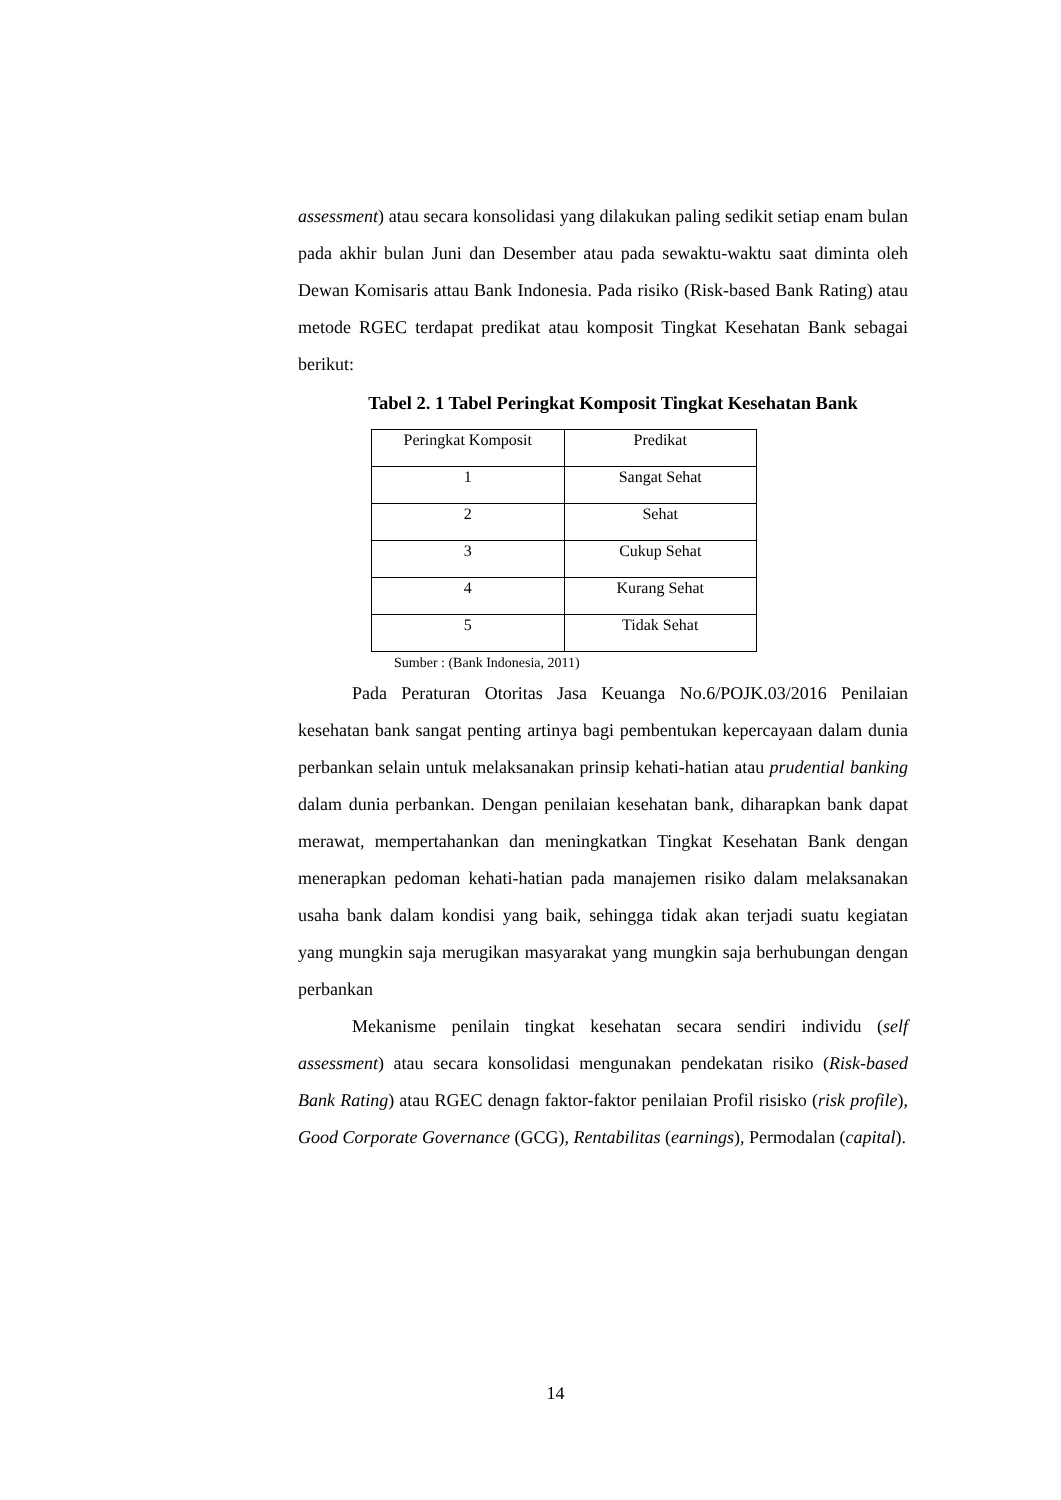assessment) atau secara konsolidasi yang dilakukan paling sedikit setiap enam bulan pada akhir bulan Juni dan Desember atau pada sewaktu-waktu saat diminta oleh Dewan Komisaris attau Bank Indonesia. Pada risiko (Risk-based Bank Rating) atau metode RGEC terdapat predikat atau komposit Tingkat Kesehatan Bank sebagai berikut:
Tabel 2. 1 Tabel Peringkat Komposit Tingkat Kesehatan Bank
| Peringkat Komposit | Predikat |
| 1 | Sangat Sehat |
| 2 | Sehat |
| 3 | Cukup Sehat |
| 4 | Kurang Sehat |
| 5 | Tidak Sehat |
Sumber : (Bank Indonesia, 2011)
Pada Peraturan Otoritas Jasa Keuanga No.6/POJK.03/2016 Penilaian kesehatan bank sangat penting artinya bagi pembentukan kepercayaan dalam dunia perbankan selain untuk melaksanakan prinsip kehati-hatian atau prudential banking dalam dunia perbankan. Dengan penilaian kesehatan bank, diharapkan bank dapat merawat, mempertahankan dan meningkatkan Tingkat Kesehatan Bank dengan menerapkan pedoman kehati-hatian pada manajemen risiko dalam melaksanakan usaha bank dalam kondisi yang baik, sehingga tidak akan terjadi suatu kegiatan yang mungkin saja merugikan masyarakat yang mungkin saja berhubungan dengan perbankan
Mekanisme penilain tingkat kesehatan secara sendiri individu (self assessment) atau secara konsolidasi mengunakan pendekatan risiko (Risk-based Bank Rating) atau RGEC denagn faktor-faktor penilaian Profil risisko (risk profile), Good Corporate Governance (GCG), Rentabilitas (earnings), Permodalan (capital).
14